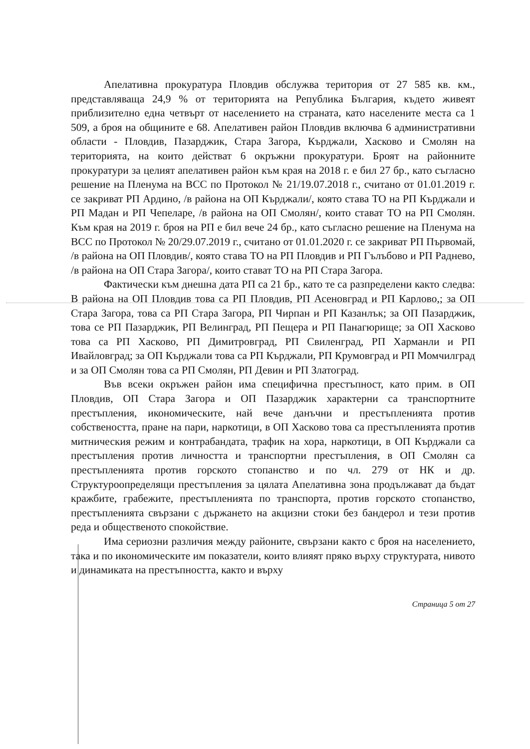Апелативна прокуратура Пловдив обслужва територия от 27 585 кв. км., представляваща 24,9 % от територията на Република България, където живеят приблизително една четвърт от населението на страната, като населените места са 1 509, а броя на общините е 68. Апелативен район Пловдив включва 6 административни области - Пловдив, Пазарджик, Стара Загора, Кърджали, Хасково и Смолян на територията, на които действат 6 окръжни прокуратури. Броят на районните прокуратури за целият апелативен район към края на 2018 г. е бил 27 бр., като съгласно решение на Пленума на ВСС по Протокол № 21/19.07.2018 г., считано от 01.01.2019 г. се закриват РП Ардино, /в района на ОП Кърджали/, която става ТО на РП Кърджали и РП Мадан и РП Чепеларе, /в района на ОП Смолян/, които стават ТО на РП Смолян. Към края на 2019 г. броя на РП е бил вече 24 бр., като съгласно решение на Пленума на ВСС по Протокол № 20/29.07.2019 г., считано от 01.01.2020 г. се закриват РП Първомай, /в района на ОП Пловдив/, която става ТО на РП Пловдив и РП Гълъбово и РП Раднево, /в района на ОП Стара Загора/, които стават ТО на РП Стара Загора.
Фактически към днешна дата РП са 21 бр., като те са разпределени както следва: В района на ОП Пловдив това са РП Пловдив, РП Асеновград и РП Карлово,; за ОП Стара Загора, това са РП Стара Загора, РП Чирпан и РП Казанлък; за ОП Пазарджик, това се РП Пазарджик, РП Велинград, РП Пещера и РП Панагюрище; за ОП Хасково това са РП Хасково, РП Димитровград, РП Свиленград, РП Харманли и РП Ивайловград; за ОП Кърджали това са РП Кърджали, РП Крумовград и РП Момчилград и за ОП Смолян това са РП Смолян, РП Девин и РП Златоград.
Във всеки окръжен район има специфична престъпност, като прим. в ОП Пловдив, ОП Стара Загора и ОП Пазарджик характерни са транспортните престъпления, икономическите, най вече данъчни и престъпленията против собствеността, пране на пари, наркотици, в ОП Хасково това са престъпленията против митническия режим и контрабандата, трафик на хора, наркотици, в ОП Кърджали са престъпления против личността и транспортни престъпления, в ОП Смолян са престъпленията против горското стопанство и по чл. 279 от НК и др. Структуроопределящи престъпления за цялата Апелативна зона продължават да бъдат кражбите, грабежите, престъпленията по транспорта, против горското стопанство, престъпленията свързани с държането на акцизни стоки без бандерол и тези против реда и общественото спокойствие.
Има сериозни различия между районите, свързани както с броя на населението, така и по икономическите им показатели, които влияят пряко върху структурата, нивото и динамиката на престъпността, както и върху
Страница 5 от 27